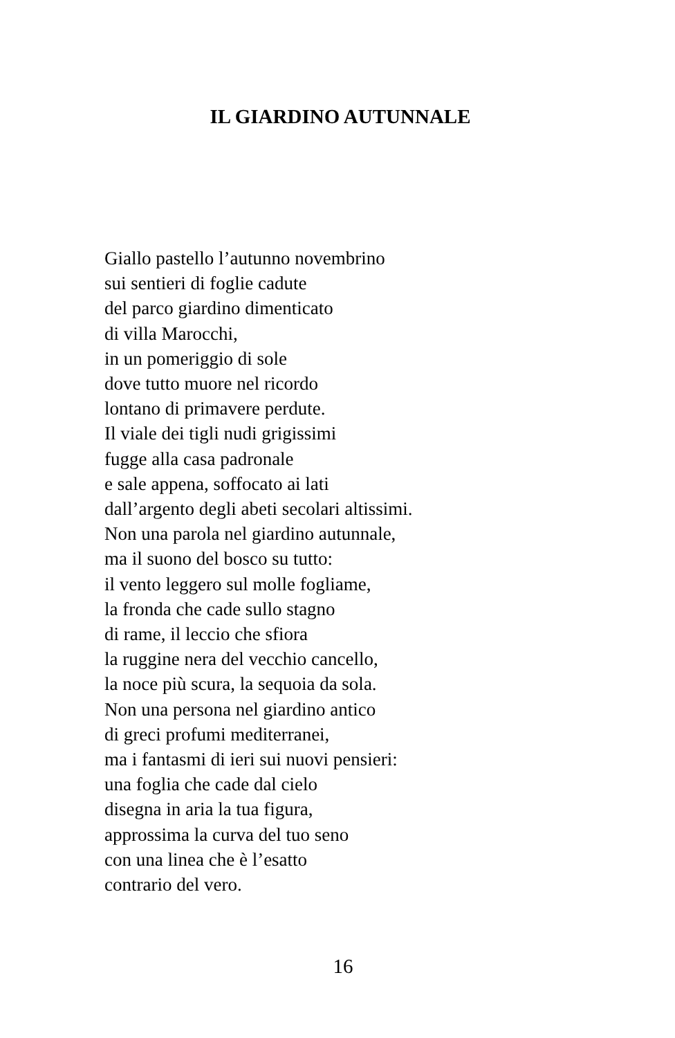IL GIARDINO AUTUNNALE
Giallo pastello l’autunno novembrino
sui sentieri di foglie cadute
del parco giardino dimenticato
di villa Marocchi,
in un pomeriggio di sole
dove tutto muore nel ricordo
lontano di primavere perdute.
Il viale dei tigli nudi grigissimi
fugge alla casa padronale
e sale appena, soffocato ai lati
dall’argento degli abeti secolari altissimi.
Non una parola nel giardino autunnale,
ma il suono del bosco su tutto:
il vento leggero sul molle fogliame,
la fronda che cade sullo stagno
di rame, il leccio che sfiora
la ruggine nera del vecchio cancello,
la noce più scura, la sequoia da sola.
Non una persona nel giardino antico
di greci profumi mediterranei,
ma i fantasmi di ieri sui nuovi pensieri:
una foglia che cade dal cielo
disegna in aria la tua figura,
approssima la curva del tuo seno
con una linea che è l’esatto
contrario del vero.
16